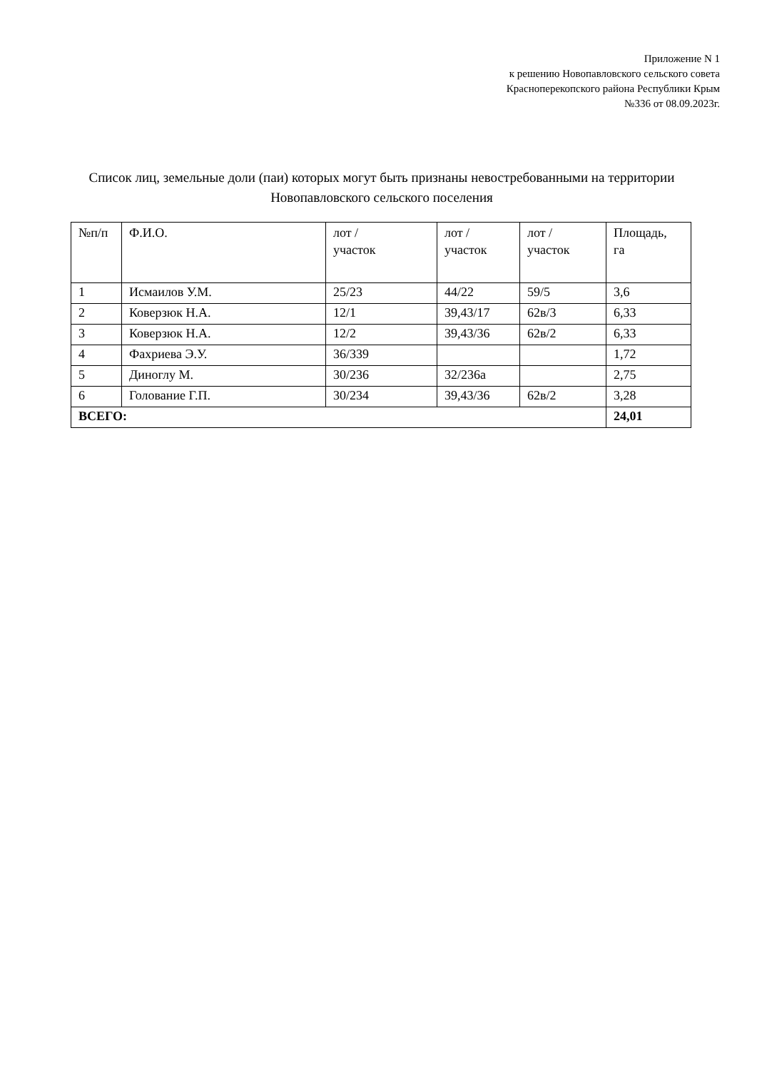Приложение N 1
к решению Новопавловского сельского совета
Красноперекопского района Республики Крым
№336 от 08.09.2023г.
Список лиц, земельные доли (паи) которых могут быть признаны невостребованными на территории Новопавловского сельского поселения
| №п/п | Ф.И.О. | лот / участок | лот / участок | лот / участок | Площадь, га |
| --- | --- | --- | --- | --- | --- |
| 1 | Исмаилов У.М. | 25/23 | 44/22 | 59/5 | 3,6 |
| 2 | Коверзюк Н.А. | 12/1 | 39,43/17 | 62в/3 | 6,33 |
| 3 | Коверзюк Н.А. | 12/2 | 39,43/36 | 62в/2 | 6,33 |
| 4 | Фахриева Э.У. | 36/339 | | | 1,72 |
| 5 | Диноглу М. | 30/236 | 32/236а | | 2,75 |
| 6 | Голование Г.П. | 30/234 | 39,43/36 | 62в/2 | 3,28 |
| ВСЕГО: | | | | | 24,01 |